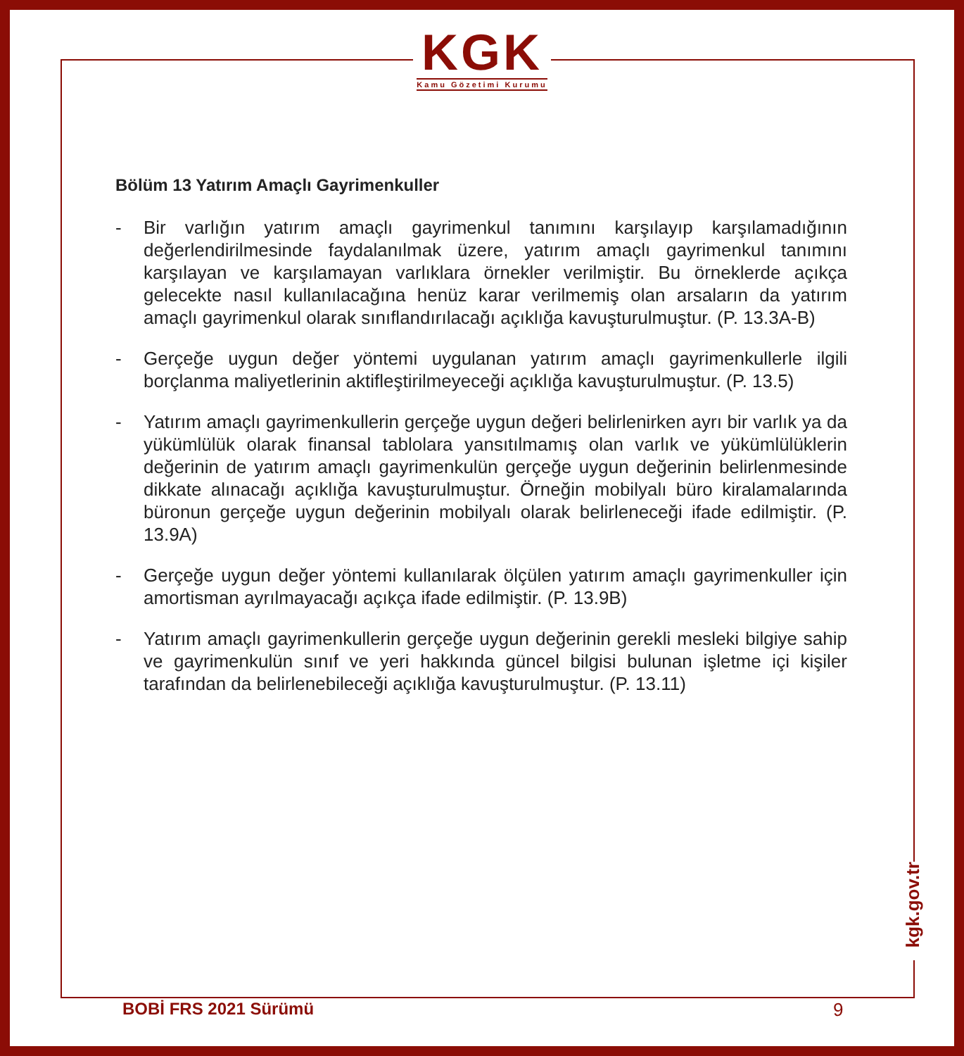KGK
Kamu Gözetimi Kurumu
Bölüm 13 Yatırım Amaçlı Gayrimenkuller
- Bir varlığın yatırım amaçlı gayrimenkul tanımını karşılayıp karşılamadığının değerlendirilmesinde faydalanılmak üzere, yatırım amaçlı gayrimenkul tanımını karşılayan ve karşılamayan varlıklara örnekler verilmiştir. Bu örneklerde açıkça gelecekte nasıl kullanılacağına henüz karar verilmemiş olan arsaların da yatırım amaçlı gayrimenkul olarak sınıflandırılacağı açıklığa kavuşturulmuştur. (P. 13.3A-B)
- Gerçeğe uygun değer yöntemi uygulanan yatırım amaçlı gayrimenkullerle ilgili borçlanma maliyetlerinin aktifleştirilmeyeceği açıklığa kavuşturulmuştur. (P. 13.5)
- Yatırım amaçlı gayrimenkullerin gerçeğe uygun değeri belirlenirken ayrı bir varlık ya da yükümlülük olarak finansal tablolara yansıtılmamış olan varlık ve yükümlülüklerin değerinin de yatırım amaçlı gayrimenkulün gerçeğe uygun değerinin belirlenmesinde dikkate alınacağı açıklığa kavuşturulmuştur. Örneğin mobilyalı büro kiralamalarında büronun gerçeğe uygun değerinin mobilyalı olarak belirleneceği ifade edilmiştir. (P. 13.9A)
- Gerçeğe uygun değer yöntemi kullanılarak ölçülen yatırım amaçlı gayrimenkuller için amortisman ayrılmayacağı açıkça ifade edilmiştir. (P. 13.9B)
- Yatırım amaçlı gayrimenkullerin gerçeğe uygun değerinin gerekli mesleki bilgiye sahip ve gayrimenkulün sınıf ve yeri hakkında güncel bilgisi bulunan işletme içi kişiler tarafından da belirlenebileceği açıklığa kavuşturulmuştur. (P. 13.11)
kgk.gov.tr
BOBİ FRS 2021 Sürümü 9